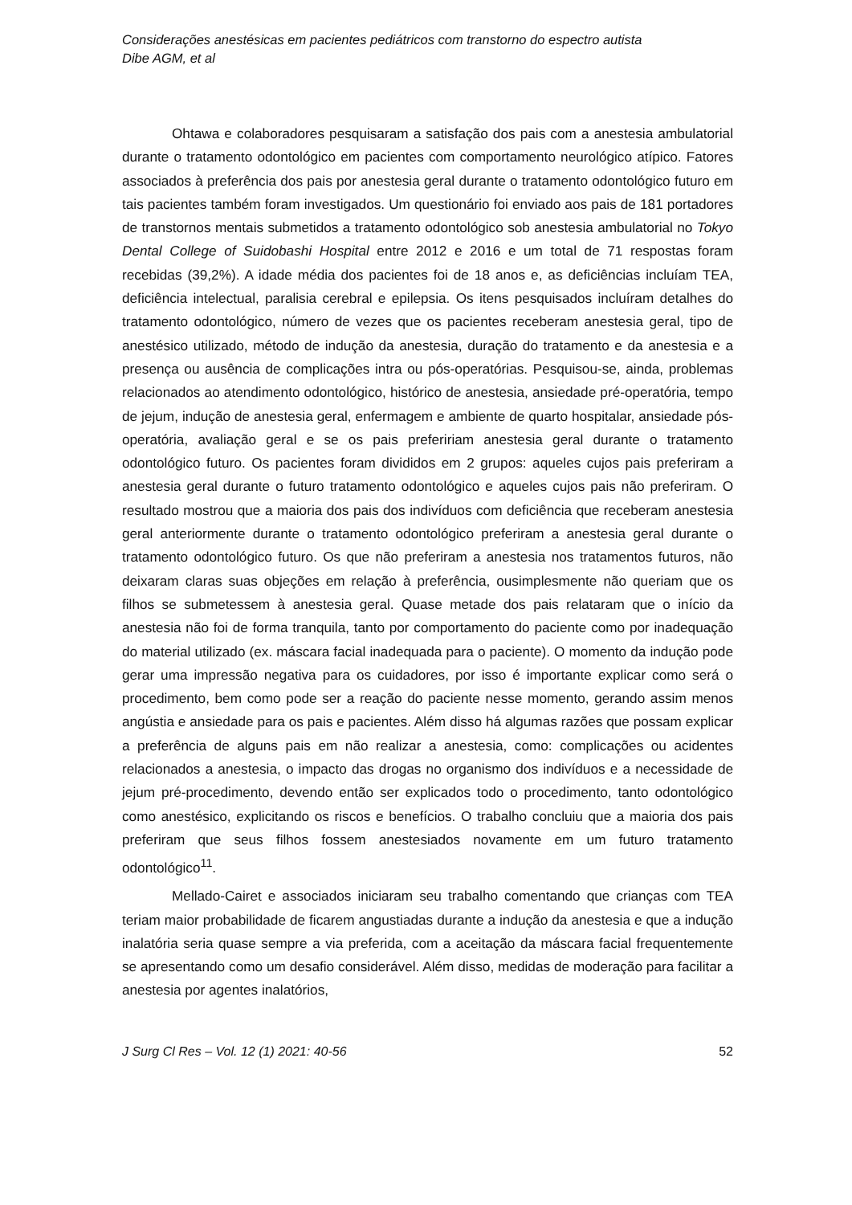Considerações anestésicas em pacientes pediátricos com transtorno do espectro autista
Dibe AGM, et al
Ohtawa e colaboradores pesquisaram a satisfação dos pais com a anestesia ambulatorial durante o tratamento odontológico em pacientes com comportamento neurológico atípico. Fatores associados à preferência dos pais por anestesia geral durante o tratamento odontológico futuro em tais pacientes também foram investigados. Um questionário foi enviado aos pais de 181 portadores de transtornos mentais submetidos a tratamento odontológico sob anestesia ambulatorial no Tokyo Dental College of Suidobashi Hospital entre 2012 e 2016 e um total de 71 respostas foram recebidas (39,2%). A idade média dos pacientes foi de 18 anos e, as deficiências incluíam TEA, deficiência intelectual, paralisia cerebral e epilepsia. Os itens pesquisados incluíram detalhes do tratamento odontológico, número de vezes que os pacientes receberam anestesia geral, tipo de anestésico utilizado, método de indução da anestesia, duração do tratamento e da anestesia e a presença ou ausência de complicações intra ou pós-operatórias. Pesquisou-se, ainda, problemas relacionados ao atendimento odontológico, histórico de anestesia, ansiedade pré-operatória, tempo de jejum, indução de anestesia geral, enfermagem e ambiente de quarto hospitalar, ansiedade pós-operatória, avaliação geral e se os pais prefeririam anestesia geral durante o tratamento odontológico futuro. Os pacientes foram divididos em 2 grupos: aqueles cujos pais preferiram a anestesia geral durante o futuro tratamento odontológico e aqueles cujos pais não preferiram. O resultado mostrou que a maioria dos pais dos indivíduos com deficiência que receberam anestesia geral anteriormente durante o tratamento odontológico preferiram a anestesia geral durante o tratamento odontológico futuro. Os que não preferiram a anestesia nos tratamentos futuros, não deixaram claras suas objeções em relação à preferência, ousimplesmente não queriam que os filhos se submetessem à anestesia geral. Quase metade dos pais relataram que o início da anestesia não foi de forma tranquila, tanto por comportamento do paciente como por inadequação do material utilizado (ex. máscara facial inadequada para o paciente). O momento da indução pode gerar uma impressão negativa para os cuidadores, por isso é importante explicar como será o procedimento, bem como pode ser a reação do paciente nesse momento, gerando assim menos angústia e ansiedade para os pais e pacientes. Além disso há algumas razões que possam explicar a preferência de alguns pais em não realizar a anestesia, como: complicações ou acidentes relacionados a anestesia, o impacto das drogas no organismo dos indivíduos e a necessidade de jejum pré-procedimento, devendo então ser explicados todo o procedimento, tanto odontológico como anestésico, explicitando os riscos e benefícios. O trabalho concluiu que a maioria dos pais preferiram que seus filhos fossem anestesiados novamente em um futuro tratamento odontológico<sup>11</sup>.
Mellado-Cairet e associados iniciaram seu trabalho comentando que crianças com TEA teriam maior probabilidade de ficarem angustiadas durante a indução da anestesia e que a indução inalatória seria quase sempre a via preferida, com a aceitação da máscara facial frequentemente se apresentando como um desafio considerável. Além disso, medidas de moderação para facilitar a anestesia por agentes inalatórios,
J Surg Cl Res – Vol. 12 (1) 2021: 40-56 52